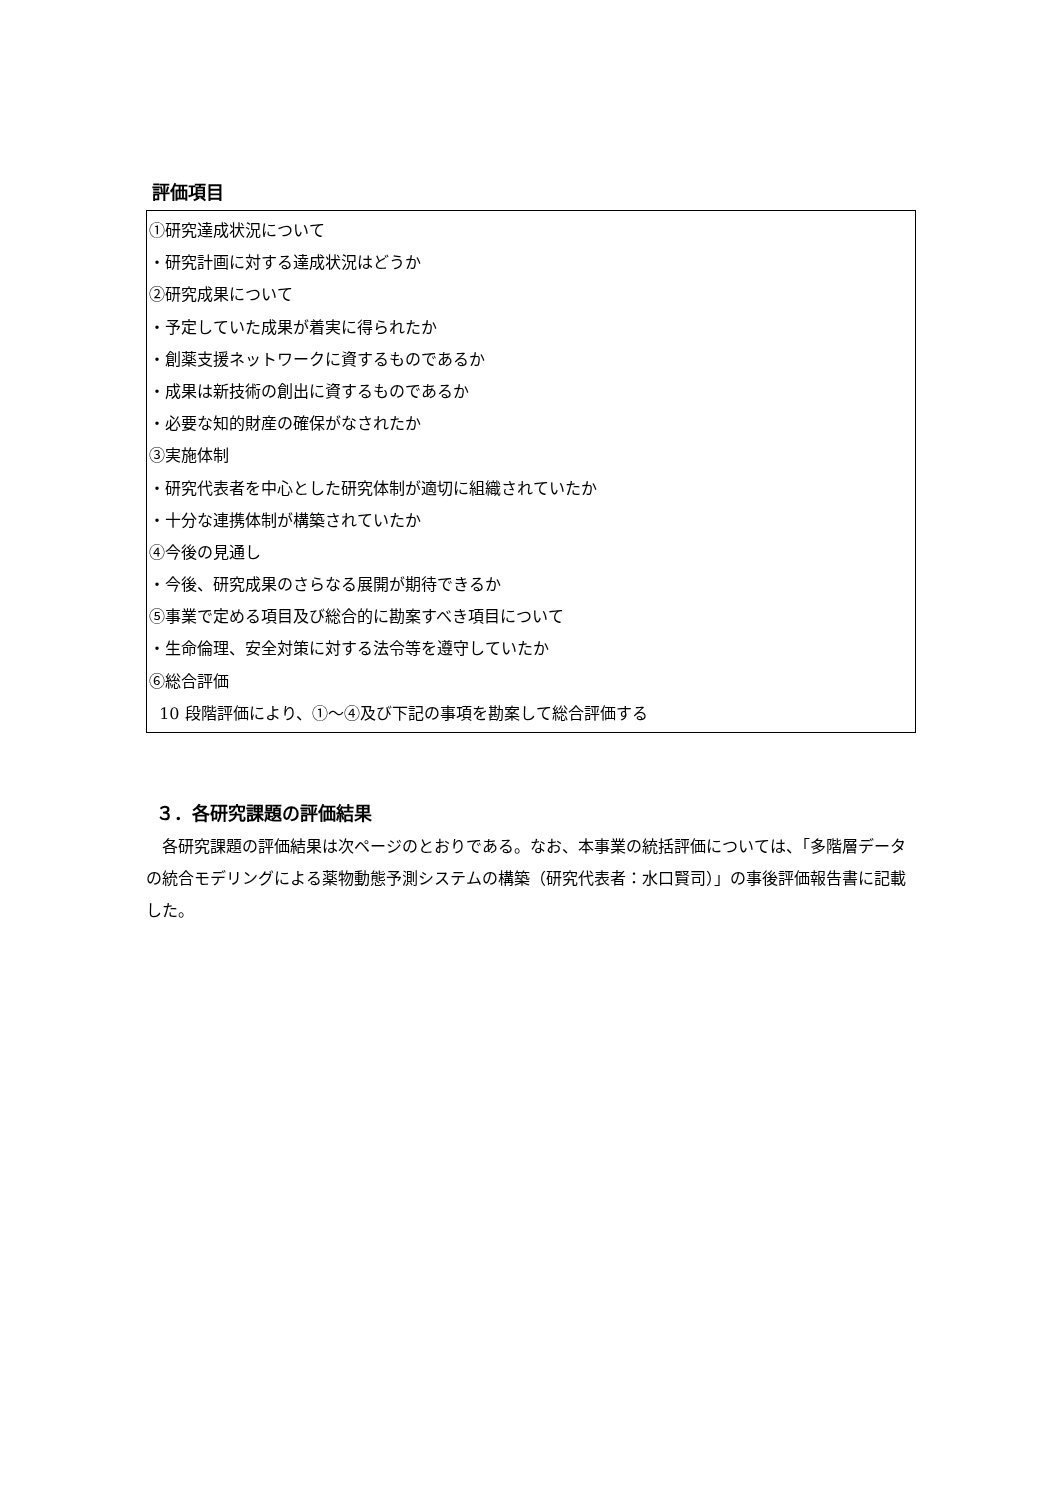評価項目
①研究達成状況について
・研究計画に対する達成状況はどうか
②研究成果について
・予定していた成果が着実に得られたか
・創薬支援ネットワークに資するものであるか
・成果は新技術の創出に資するものであるか
・必要な知的財産の確保がなされたか
③実施体制
・研究代表者を中心とした研究体制が適切に組織されていたか
・十分な連携体制が構築されていたか
④今後の見通し
・今後、研究成果のさらなる展開が期待できるか
⑤事業で定める項目及び総合的に勘案すべき項目について
・生命倫理、安全対策に対する法令等を遵守していたか
⑥総合評価
10 段階評価により、①～④及び下記の事項を勘案して総合評価する
３．各研究課題の評価結果
各研究課題の評価結果は次ページのとおりである。なお、本事業の統括評価については、「多階層データの統合モデリングによる薬物動態予測システムの構築（研究代表者：水口賢司）」の事後評価報告書に記載した。